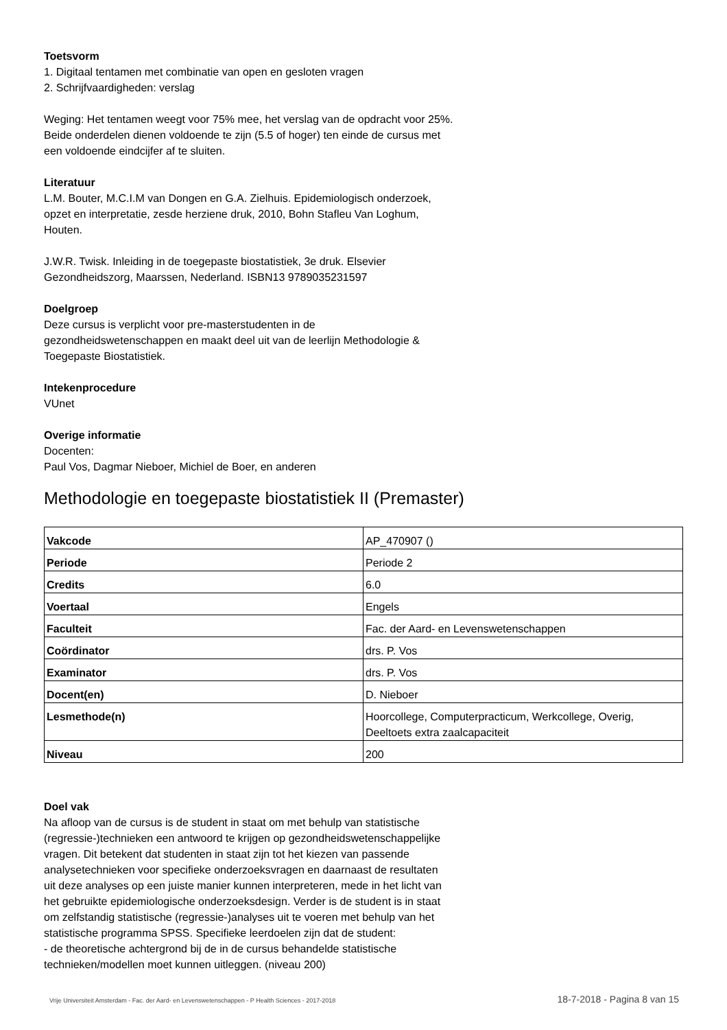Toetsvorm
1. Digitaal tentamen met combinatie van open en gesloten vragen
2. Schrijfvaardigheden: verslag
Weging: Het tentamen weegt voor 75% mee, het verslag van de opdracht voor 25%. Beide onderdelen dienen voldoende te zijn (5.5 of hoger) ten einde de cursus met een voldoende eindcijfer af te sluiten.
Literatuur
L.M. Bouter, M.C.I.M van Dongen en G.A. Zielhuis. Epidemiologisch onderzoek, opzet en interpretatie, zesde herziene druk, 2010, Bohn Stafleu Van Loghum, Houten.
J.W.R. Twisk. Inleiding in de toegepaste biostatistiek, 3e druk. Elsevier Gezondheidszorg, Maarssen, Nederland. ISBN13 9789035231597
Doelgroep
Deze cursus is verplicht voor pre-masterstudenten in de gezondheidswetenschappen en maakt deel uit van de leerlijn Methodologie & Toegepaste Biostatistiek.
Intekenprocedure
VUnet
Overige informatie
Docenten:
Paul Vos, Dagmar Nieboer, Michiel de Boer, en anderen
Methodologie en toegepaste biostatistiek II (Premaster)
| Vakcode | AP_470907 () |
| Periode | Periode 2 |
| Credits | 6.0 |
| Voertaal | Engels |
| Faculteit | Fac. der Aard- en Levenswetenschappen |
| Coördinator | drs. P. Vos |
| Examinator | drs. P. Vos |
| Docent(en) | D. Nieboer |
| Lesmethode(n) | Hoorcollege, Computerpracticum, Werkcollege, Overig, Deeltoets extra zaalcapaciteit |
| Niveau | 200 |
Doel vak
Na afloop van de cursus is de student in staat om met behulp van statistische (regressie-)technieken een antwoord te krijgen op gezondheidswetenschappelijke vragen. Dit betekent dat studenten in staat zijn tot het kiezen van passende analysetechnieken voor specifieke onderzoeksvragen en daarnaast de resultaten uit deze analyses op een juiste manier kunnen interpreteren, mede in het licht van het gebruikte epidemiologische onderzoeksdesign. Verder is de student is in staat om zelfstandig statistische (regressie-)analyses uit te voeren met behulp van het statistische programma SPSS. Specifieke leerdoelen zijn dat de student:
- de theoretische achtergrond bij de in de cursus behandelde statistische technieken/modellen moet kunnen uitleggen. (niveau 200)
Vrije Universiteit Amsterdam - Fac. der Aard- en Levenswetenschappen - P Health Sciences - 2017-2018 18-7-2018 - Pagina 8 van 15